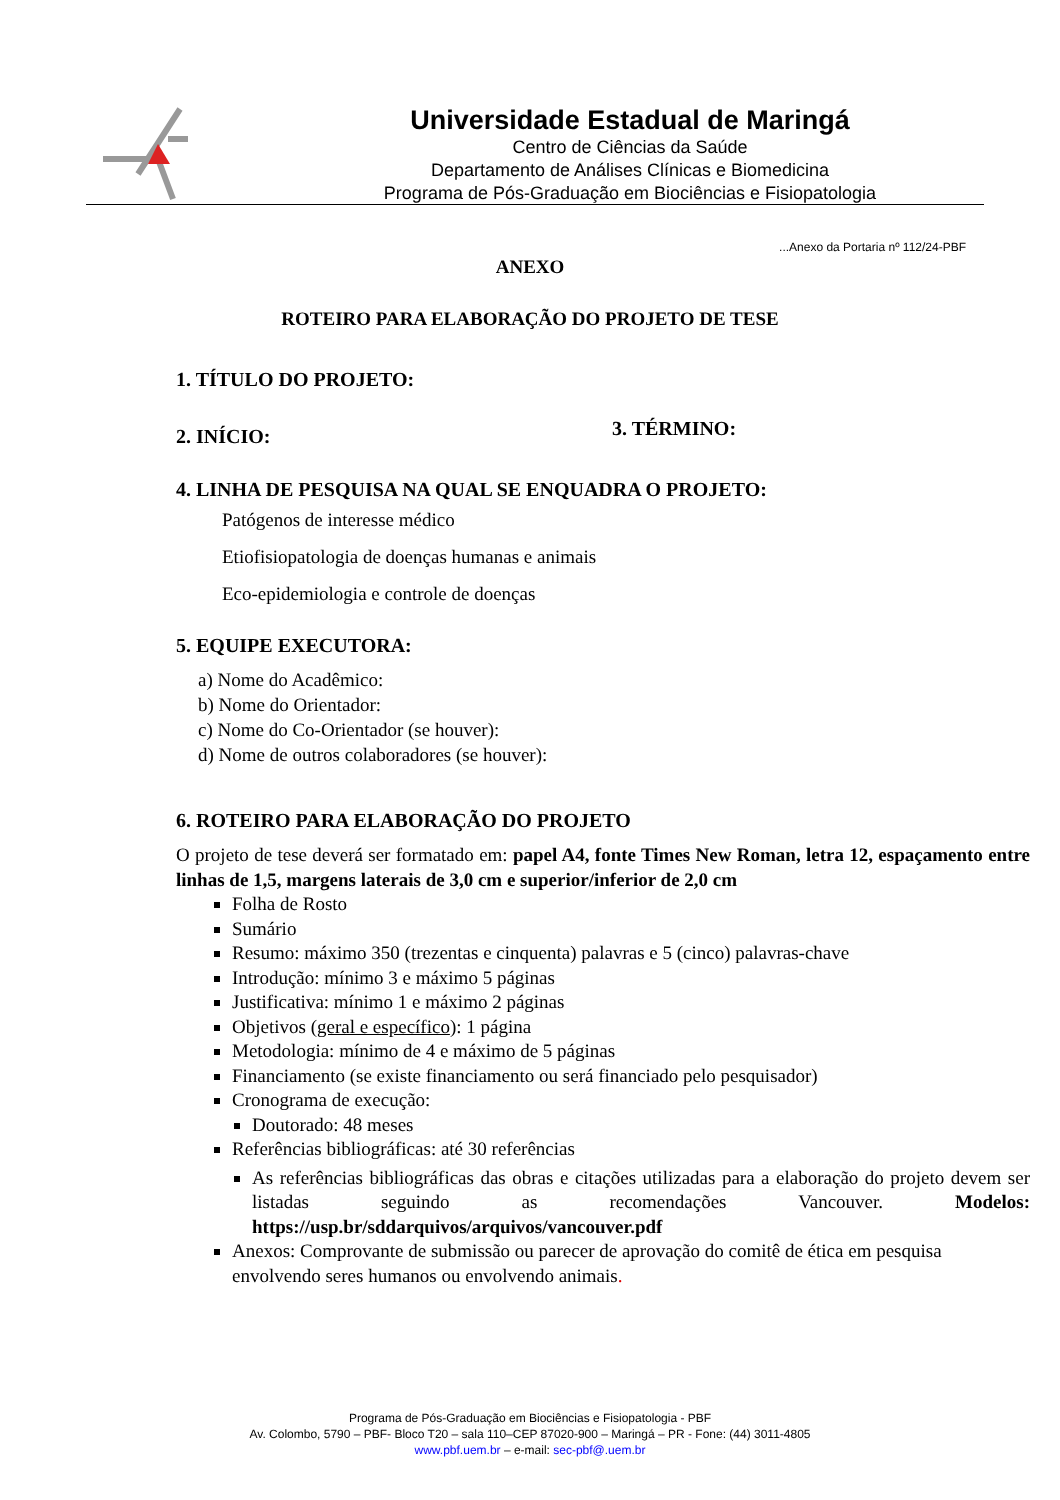Universidade Estadual de Maringá
Centro de Ciências da Saúde
Departamento de Análises Clínicas e Biomedicina
Programa de Pós-Graduação em Biociências e Fisiopatologia
...Anexo da Portaria nº 112/24-PBF
ANEXO
ROTEIRO PARA ELABORAÇÃO DO PROJETO DE TESE
1. TÍTULO DO PROJETO:
2. INÍCIO:
3. TÉRMINO:
4. LINHA DE PESQUISA NA QUAL SE ENQUADRA O PROJETO:
Patógenos de interesse médico
Etiofisiopatologia de doenças humanas e animais
Eco-epidemiologia e controle de doenças
5. EQUIPE EXECUTORA:
a) Nome do Acadêmico:
b) Nome do Orientador:
c) Nome do Co-Orientador (se houver):
d) Nome de outros colaboradores (se houver):
6. ROTEIRO PARA ELABORAÇÃO DO PROJETO
O projeto de tese deverá ser formatado em: papel A4, fonte Times New Roman, letra 12, espaçamento entre linhas de 1,5, margens laterais de 3,0 cm e superior/inferior de 2,0 cm
Folha de Rosto
Sumário
Resumo: máximo 350 (trezentas e cinquenta) palavras e 5 (cinco) palavras-chave
Introdução: mínimo 3 e máximo 5 páginas
Justificativa: mínimo 1 e máximo 2 páginas
Objetivos (geral e específico): 1 página
Metodologia: mínimo de 4 e máximo de 5 páginas
Financiamento (se existe financiamento ou será financiado pelo pesquisador)
Cronograma de execução:
Doutorado: 48 meses
Referências bibliográficas: até 30 referências
As referências bibliográficas das obras e citações utilizadas para a elaboração do projeto devem ser listadas seguindo as recomendações Vancouver. Modelos: https://usp.br/sddarquivos/arquivos/vancouver.pdf
Anexos: Comprovante de submissão ou parecer de aprovação do comitê de ética em pesquisa envolvendo seres humanos ou envolvendo animais.
Programa de Pós-Graduação em Biociências e Fisiopatologia - PBF
Av. Colombo, 5790 – PBF- Bloco T20 – sala 110–CEP 87020-900 – Maringá – PR - Fone: (44) 3011-4805
www.pbf.uem.br – e-mail: sec-pbf@.uem.br